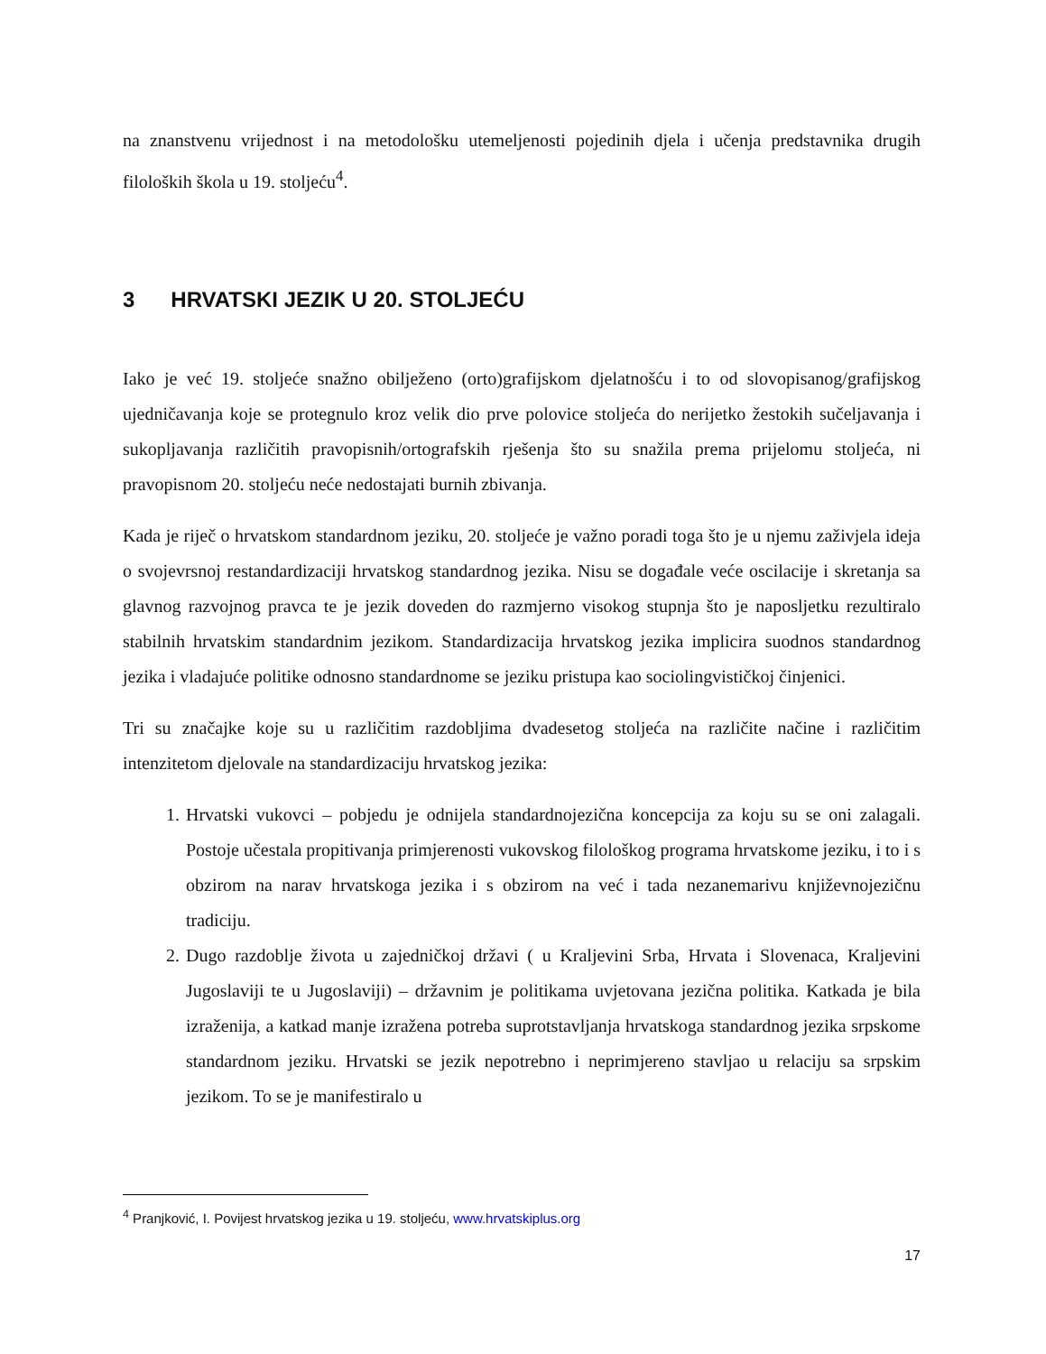na znanstvenu vrijednost i na metodološku utemeljenosti pojedinih djela i učenja predstavnika drugih filoloških škola u 19. stoljeću<sup>4</sup>.
3 HRVATSKI JEZIK U 20. STOLJEĆU
Iako je već 19. stoljeće snažno obilježeno (orto)grafijskom djelatnošću i to od slovopisanog/grafijskog ujedničavanja koje se protegnulo kroz velik dio prve polovice stoljeća do nerijetko žestokih sučeljavanja i sukopljavanja različitih pravopisnih/ortografskih rješenja što su snažila prema prijelomu stoljeća, ni pravopisnom 20. stoljeću neće nedostajati burnih zbivanja.
Kada je riječ o hrvatskom standardnom jeziku, 20. stoljeće je važno poradi toga što je u njemu zaživjela ideja o svojevrsnoj restandardizaciji hrvatskog standardnog jezika. Nisu se događale veće oscilacije i skretanja sa glavnog razvojnog pravca te je jezik doveden do razmjerno visokog stupnja što je naposljetku rezultiralo stabilnih hrvatskim standardnim jezikom. Standardizacija hrvatskog jezika implicira suodnos standardnog jezika i vladajuće politike odnosno standardnome se jeziku pristupa kao sociolingvističkoj činjenici.
Tri su značajke koje su u različitim razdobljima dvadesetog stoljeća na različite načine i različitim intenzitetom djelovale na standardizaciju hrvatskog jezika:
1. Hrvatski vukovci – pobjedu je odnijela standardnojezična koncepcija za koju su se oni zalagali. Postoje učestala propitivanja primjerenosti vukovskog filološkog programa hrvatskome jeziku, i to i s obzirom na narav hrvatskoga jezika i s obzirom na već i tada nezanemarivu književnojezičnu tradiciju.
2. Dugo razdoblje života u zajedničkoj državi ( u Kraljevini Srba, Hrvata i Slovenaca, Kraljevini Jugoslaviji te u Jugoslaviji) – državnim je politikama uvjetovana jezična politika. Katkada je bila izraženija, a katkad manje izražena potreba suprotstavljanja hrvatskoga standardnog jezika srpskome standardnom jeziku. Hrvatski se jezik nepotrebno i neprimjereno stavljao u relaciju sa srpskim jezikom. To se je manifestiralo u
<sup>4</sup> Pranjković, I. Povijest hrvatskog jezika u 19. stoljeću, www.hrvatskiplus.org
17